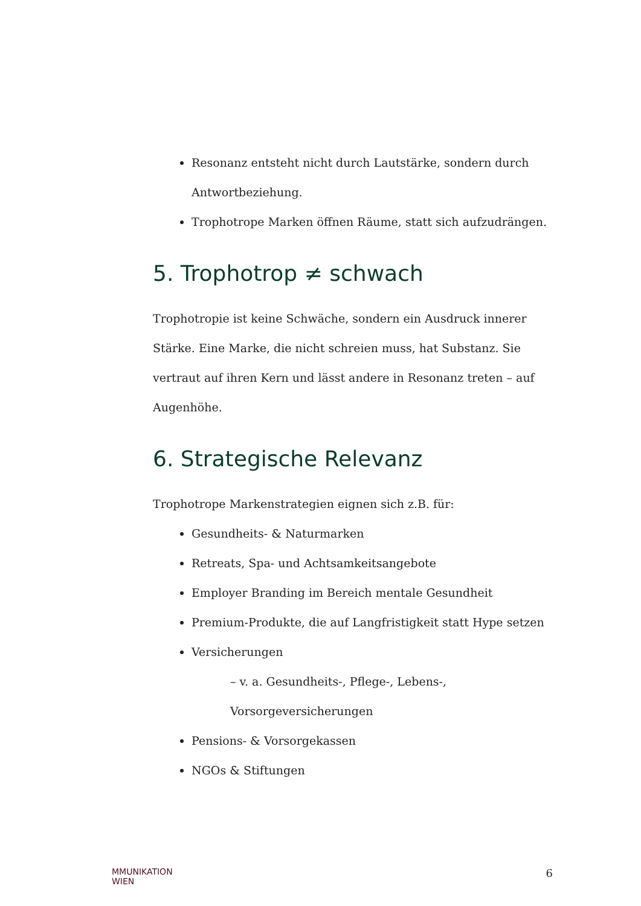Resonanz entsteht nicht durch Lautstärke, sondern durch Antwortbeziehung.
Trophotrope Marken öffnen Räume, statt sich aufzudrängen.
5. Trophotrop ≠ schwach
Trophotropie ist keine Schwäche, sondern ein Ausdruck innerer Stärke. Eine Marke, die nicht schreien muss, hat Substanz. Sie vertraut auf ihren Kern und lässt andere in Resonanz treten – auf Augenhöhe.
6. Strategische Relevanz
Trophotrope Markenstrategien eignen sich z.B. für:
Gesundheits- & Naturmarken
Retreats, Spa- und Achtsamkeitsangebote
Employer Branding im Bereich mentale Gesundheit
Premium-Produkte, die auf Langfristigkeit statt Hype setzen
Versicherungen
– v. a. Gesundheits-, Pflege-, Lebens-, Vorsorgeversicherungen
Pensions- & Vorsorgekassen
NGOs & Stiftungen
MMUNIKATION
WIEN 6